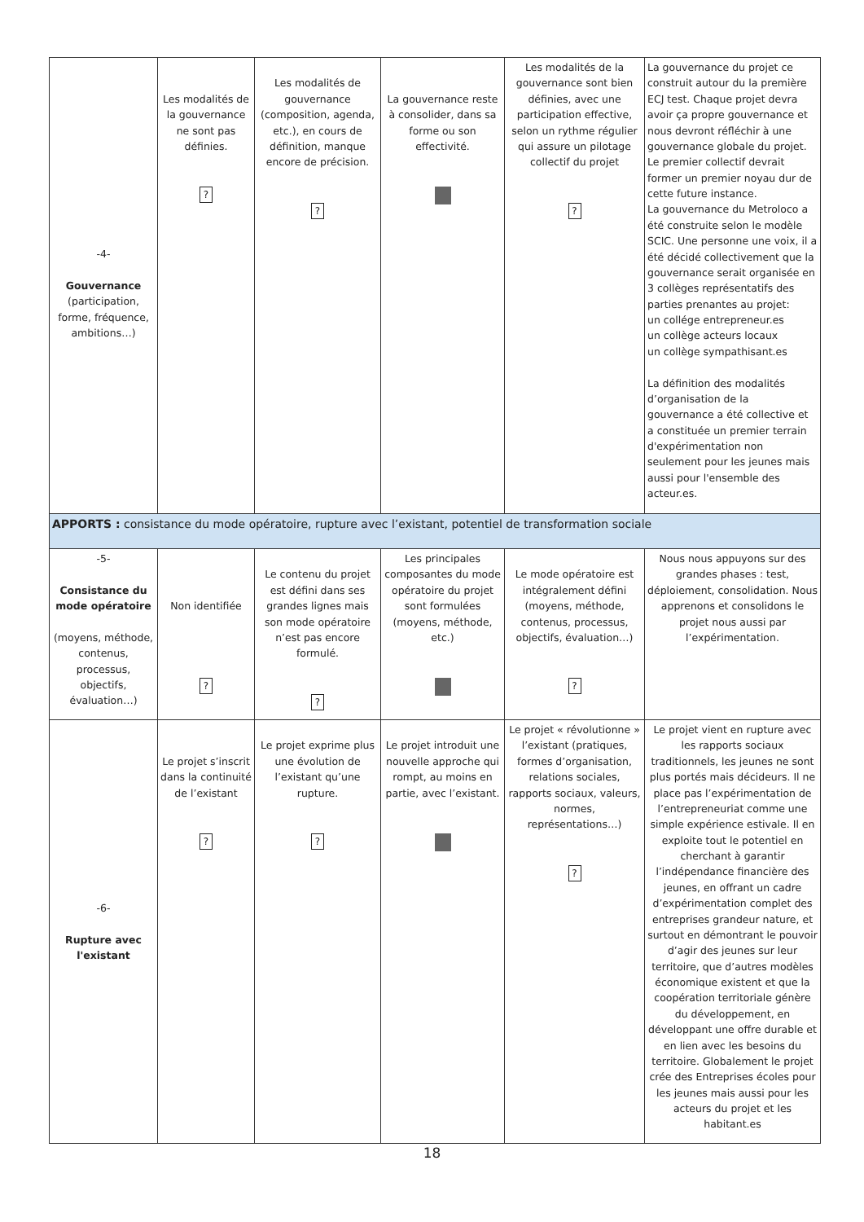| -4- Gouvernance (participation, forme, fréquence, ambitions…) | Les modalités de la gouvernance ne sont pas définies. ? | Les modalités de gouvernance (composition, agenda, etc.), en cours de définition, manque encore de précision. ? | La gouvernance reste à consolider, dans sa forme ou son effectivité. | Les modalités de la gouvernance sont bien définies, avec une participation effective, selon un rythme régulier qui assure un pilotage collectif du projet ? | La gouvernance du projet ce construit autour du la première ECJ test. Chaque projet devra avoir ça propre gouvernance et nous devront réfléchir à une gouvernance globale du projet. Le premier collectif devrait former un premier noyau dur de cette future instance. La gouvernance du Metroloco a été construite selon le modèle SCIC. Une personne une voix, il a été décidé collectivement que la gouvernance serait organisée en 3 collèges représentatifs des parties prenantes au projet: un collége entrepreneur.es un collège acteurs locaux un collège sympathisant.es La définition des modalités d’organisation de la gouvernance a été collective et a constituée un premier terrain d'expérimentation non seulement pour les jeunes mais aussi pour l'ensemble des acteur.es. |
| APPORTS : consistance du mode opératoire, rupture avec l’existant, potentiel de transformation sociale | | | | | |
| -5- Consistance du mode opératoire (moyens, méthode, contenus, processus, objectifs, évaluation…) | Non identifiée ? | Le contenu du projet est défini dans ses grandes lignes mais son mode opératoire n’est pas encore formulé. ? | Les principales composantes du mode opératoire du projet sont formulées (moyens, méthode, etc.) | Le mode opératoire est intégralement défini (moyens, méthode, contenus, processus, objectifs, évaluation…) ? | Nous nous appuyons sur des grandes phases : test, déploiement, consolidation. Nous apprenons et consolidons le projet nous aussi par l’expérimentation. |
| -6- Rupture avec l'existant | Le projet s’inscrit dans la continuité de l’existant ? | Le projet exprime plus une évolution de l’existant qu’une rupture. ? | Le projet introduit une nouvelle approche qui rompt, au moins en partie, avec l’existant. | Le projet « révolutionne » l’existant (pratiques, formes d’organisation, relations sociales, rapports sociaux, valeurs, normes, représentations…) ? | Le projet vient en rupture avec les rapports sociaux traditionnels, les jeunes ne sont plus portés mais décideurs. Il ne place pas l’expérimentation de l’entrepreneuriat comme une simple expérience estivale. Il en exploite tout le potentiel en cherchant à garantir l’indépendance financière des jeunes, en offrant un cadre d’expérimentation complet des entreprises grandeur nature, et surtout en démontrant le pouvoir d’agir des jeunes sur leur territoire, que d’autres modèles économique existent et que la coopération territoriale génère du développement, en développant une offre durable et en lien avec les besoins du territoire. Globalement le projet crée des Entreprises écoles pour les jeunes mais aussi pour les acteurs du projet et les habitant.es |
18